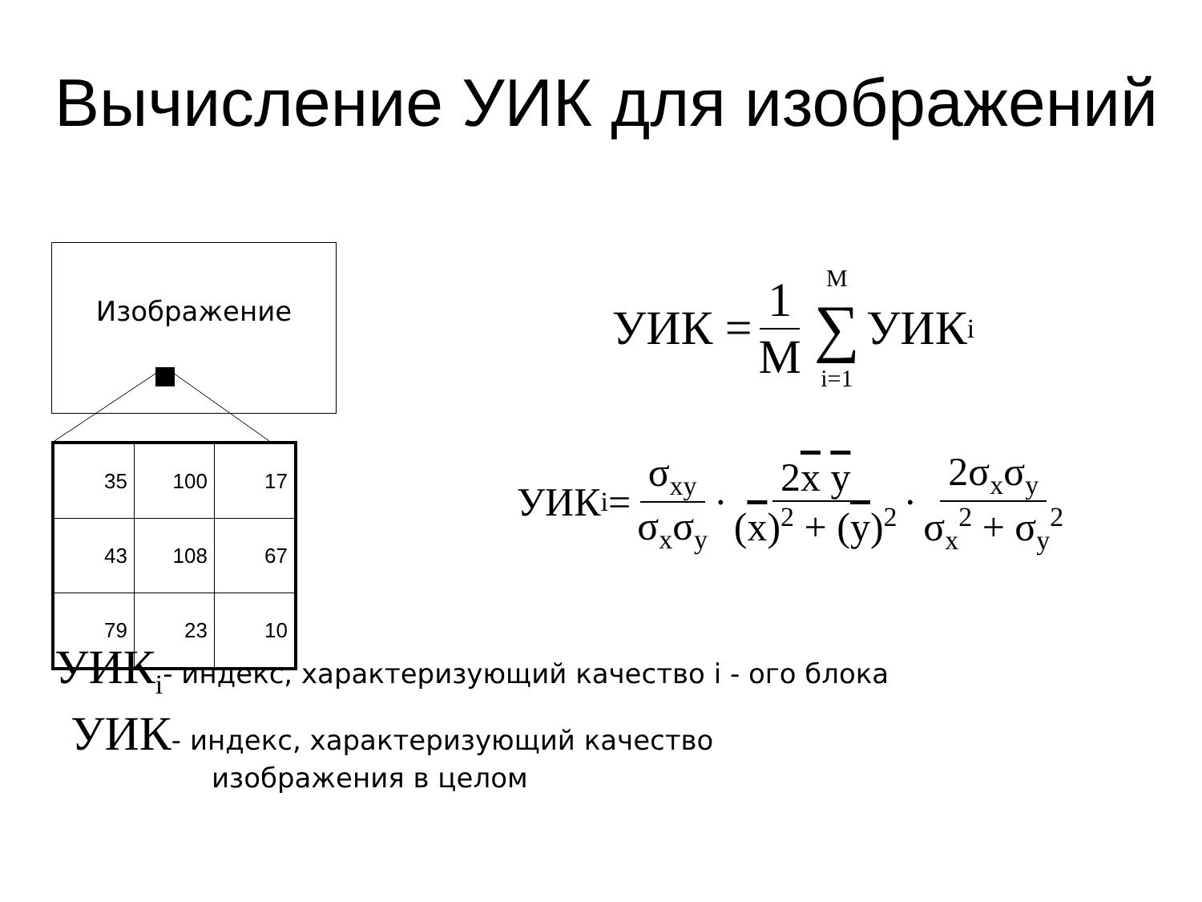Вычисление УИК для изображений
Изображение
| 35 | 100 | 17 |
| 43 | 108 | 67 |
| 79 | 23 | 10 |
УИК = 1 M M ∑ i=1 УИК<sub>i</sub>
УИК<sub>i</sub> = σ<sub>xy</sub> σ<sub>x</sub>σ<sub>y</sub> · 2x y (x)<sup>2</sup> + (y)<sup>2</sup> · 2σ<sub>x</sub>σ<sub>y</sub> σ<sub>x</sub><sup>2</sup> + σ<sub>y</sub><sup>2</sup>
УИК<sub>i</sub>- индекс, характеризующий качество i - ого блока
УИК- индекс, характеризующий качество
изображения в целом